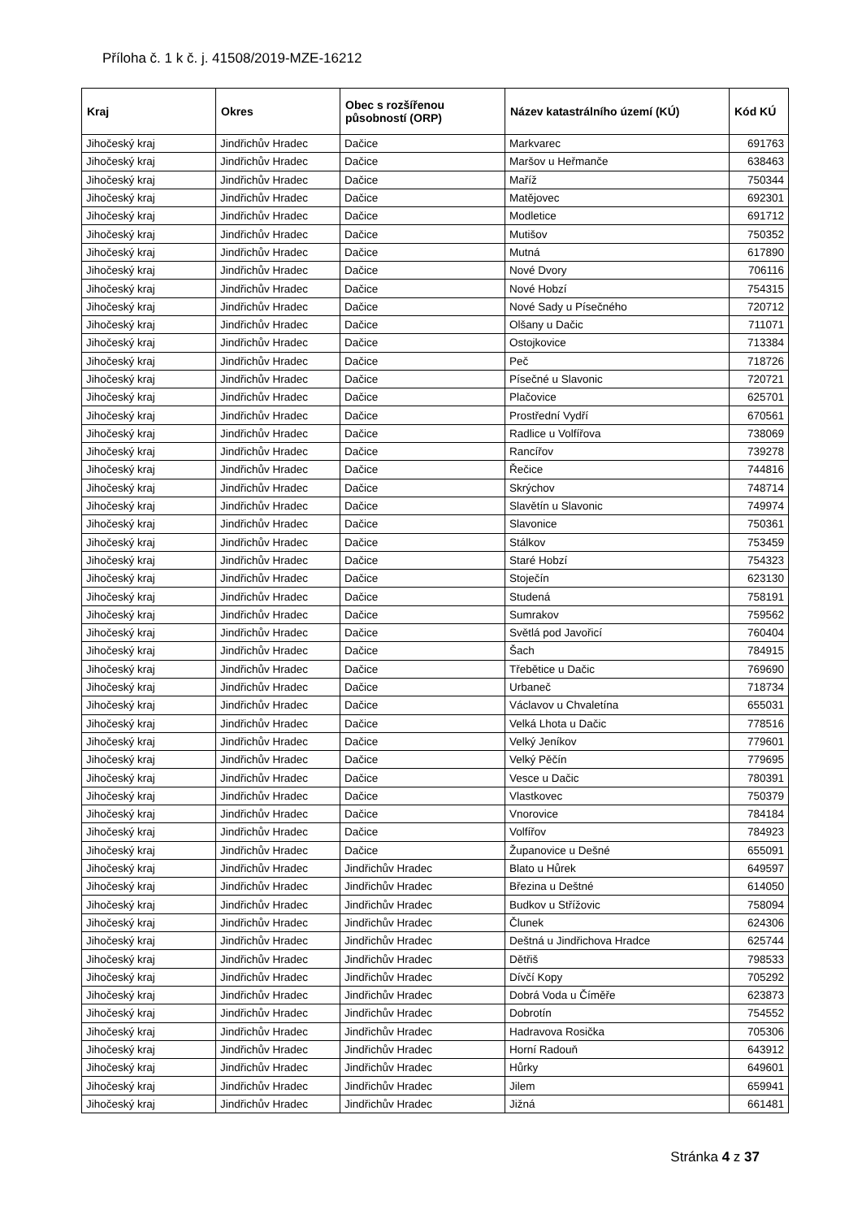Příloha č. 1 k č. j. 41508/2019-MZE-16212
| Kraj | Okres | Obec s rozšířenou působností (ORP) | Název katastrálního území (KÚ) | Kód KÚ |
| --- | --- | --- | --- | --- |
| Jihočeský kraj | Jindřichův Hradec | Dačice | Markvarec | 691763 |
| Jihočeský kraj | Jindřichův Hradec | Dačice | Maršov u Heřmanče | 638463 |
| Jihočeský kraj | Jindřichův Hradec | Dačice | Maříž | 750344 |
| Jihočeský kraj | Jindřichův Hradec | Dačice | Matějovec | 692301 |
| Jihočeský kraj | Jindřichův Hradec | Dačice | Modletice | 691712 |
| Jihočeský kraj | Jindřichův Hradec | Dačice | Mutišov | 750352 |
| Jihočeský kraj | Jindřichův Hradec | Dačice | Mutná | 617890 |
| Jihočeský kraj | Jindřichův Hradec | Dačice | Nové Dvory | 706116 |
| Jihočeský kraj | Jindřichův Hradec | Dačice | Nové Hobzí | 754315 |
| Jihočeský kraj | Jindřichův Hradec | Dačice | Nové Sady u Písečného | 720712 |
| Jihočeský kraj | Jindřichův Hradec | Dačice | Olšany u Dačic | 711071 |
| Jihočeský kraj | Jindřichův Hradec | Dačice | Ostojkovice | 713384 |
| Jihočeský kraj | Jindřichův Hradec | Dačice | Peč | 718726 |
| Jihočeský kraj | Jindřichův Hradec | Dačice | Písečné u Slavonic | 720721 |
| Jihočeský kraj | Jindřichův Hradec | Dačice | Plačovice | 625701 |
| Jihočeský kraj | Jindřichův Hradec | Dačice | Prostřední Vydří | 670561 |
| Jihočeský kraj | Jindřichův Hradec | Dačice | Radlice u Volfířova | 738069 |
| Jihočeský kraj | Jindřichův Hradec | Dačice | Rancířov | 739278 |
| Jihočeský kraj | Jindřichův Hradec | Dačice | Řečice | 744816 |
| Jihočeský kraj | Jindřichův Hradec | Dačice | Skrýchov | 748714 |
| Jihočeský kraj | Jindřichův Hradec | Dačice | Slavětín u Slavonic | 749974 |
| Jihočeský kraj | Jindřichův Hradec | Dačice | Slavonice | 750361 |
| Jihočeský kraj | Jindřichův Hradec | Dačice | Stálkov | 753459 |
| Jihočeský kraj | Jindřichův Hradec | Dačice | Staré Hobzí | 754323 |
| Jihočeský kraj | Jindřichův Hradec | Dačice | Stoječín | 623130 |
| Jihočeský kraj | Jindřichův Hradec | Dačice | Studená | 758191 |
| Jihočeský kraj | Jindřichův Hradec | Dačice | Sumrakov | 759562 |
| Jihočeský kraj | Jindřichův Hradec | Dačice | Světlá pod Javořicí | 760404 |
| Jihočeský kraj | Jindřichův Hradec | Dačice | Šach | 784915 |
| Jihočeský kraj | Jindřichův Hradec | Dačice | Třebětice u Dačic | 769690 |
| Jihočeský kraj | Jindřichův Hradec | Dačice | Urbaneč | 718734 |
| Jihočeský kraj | Jindřichův Hradec | Dačice | Václavov u Chvaletína | 655031 |
| Jihočeský kraj | Jindřichův Hradec | Dačice | Velká Lhota u Dačic | 778516 |
| Jihočeský kraj | Jindřichův Hradec | Dačice | Velký Jeníkov | 779601 |
| Jihočeský kraj | Jindřichův Hradec | Dačice | Velký Pěčín | 779695 |
| Jihočeský kraj | Jindřichův Hradec | Dačice | Vesce u Dačic | 780391 |
| Jihočeský kraj | Jindřichův Hradec | Dačice | Vlastkovec | 750379 |
| Jihočeský kraj | Jindřichův Hradec | Dačice | Vnorovice | 784184 |
| Jihočeský kraj | Jindřichův Hradec | Dačice | Volfířov | 784923 |
| Jihočeský kraj | Jindřichův Hradec | Dačice | Županovice u Dešné | 655091 |
| Jihočeský kraj | Jindřichův Hradec | Jindřichův Hradec | Blato u Hůrek | 649597 |
| Jihočeský kraj | Jindřichův Hradec | Jindřichův Hradec | Březina u Deštné | 614050 |
| Jihočeský kraj | Jindřichův Hradec | Jindřichův Hradec | Budkov u Střížovic | 758094 |
| Jihočeský kraj | Jindřichův Hradec | Jindřichův Hradec | Člunek | 624306 |
| Jihočeský kraj | Jindřichův Hradec | Jindřichův Hradec | Deštná u Jindřichova Hradce | 625744 |
| Jihočeský kraj | Jindřichův Hradec | Jindřichův Hradec | Dětřiš | 798533 |
| Jihočeský kraj | Jindřichův Hradec | Jindřichův Hradec | Dívčí Kopy | 705292 |
| Jihočeský kraj | Jindřichův Hradec | Jindřichův Hradec | Dobrá Voda u Číměře | 623873 |
| Jihočeský kraj | Jindřichův Hradec | Jindřichův Hradec | Dobrotín | 754552 |
| Jihočeský kraj | Jindřichův Hradec | Jindřichův Hradec | Hadravova Rosička | 705306 |
| Jihočeský kraj | Jindřichův Hradec | Jindřichův Hradec | Horní Radouň | 643912 |
| Jihočeský kraj | Jindřichův Hradec | Jindřichův Hradec | Hůrky | 649601 |
| Jihočeský kraj | Jindřichův Hradec | Jindřichův Hradec | Jilem | 659941 |
| Jihočeský kraj | Jindřichův Hradec | Jindřichův Hradec | Jižná | 661481 |
Stránka 4 z 37